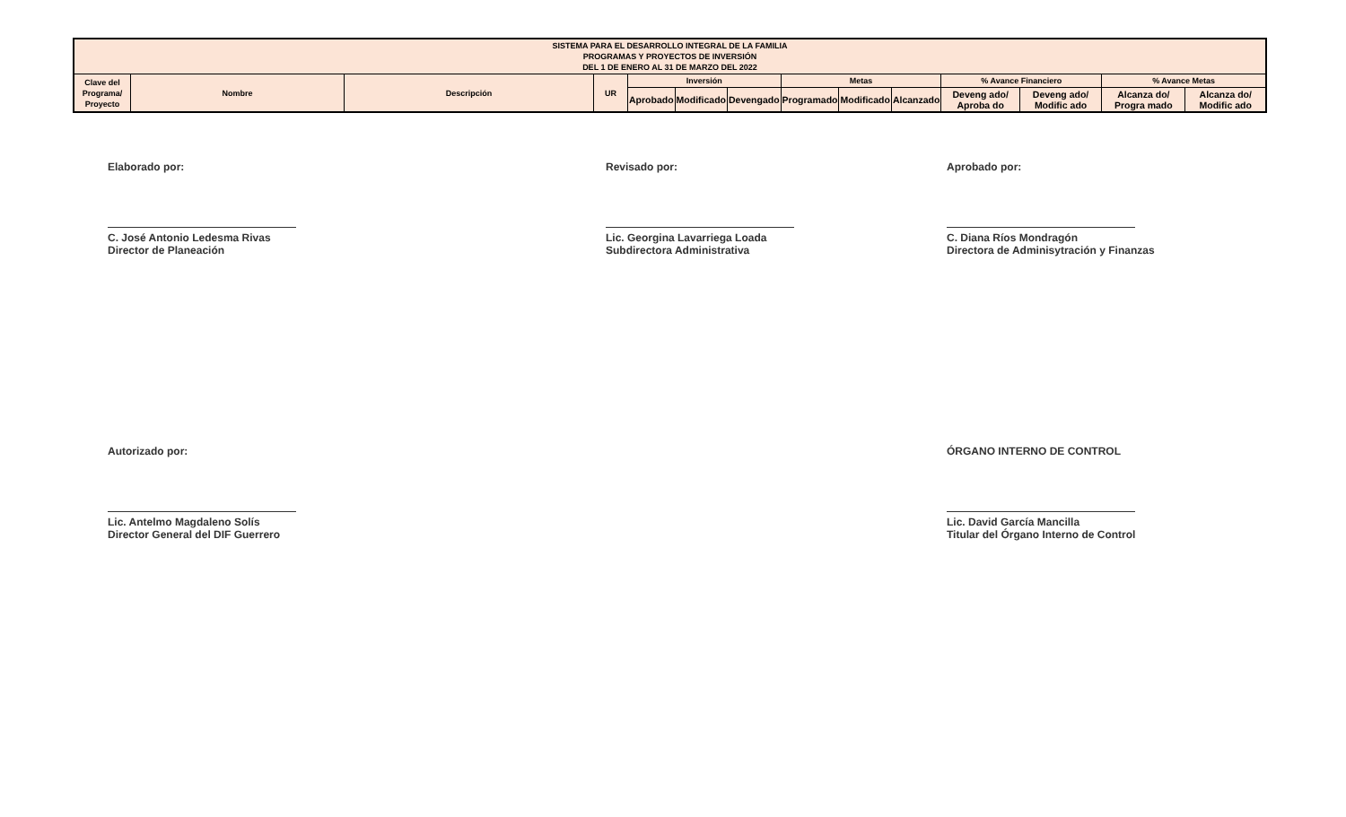| SISTEMA PARA EL DESARROLLO INTEGRAL DE LA FAMILIA PROGRAMAS Y PROYECTOS DE INVERSIÓN DEL 1 DE ENERO AL 31 DE MARZO DEL 2022 | | | | | | | | | | | | | |
| --- | --- | --- | --- | --- | --- | --- | --- | --- | --- | --- | --- | --- | --- |
| Clave del Programa/ Proyecto | Nombre | Descripción | UR | Inversión | | | Metas | | | % Avance Financiero | | % Avance Metas | |
| | | | | Aprobado | Modificado | Devengado | Programado | Modificado | Alcanzado | Deveng ado/ Aproba do | Deveng ado/ Modific ado | Alcanza do/ Progra mado | Alcanza do/ Modific ado |
Elaborado por:
C. José Antonio Ledesma Rivas
Director de Planeación
Revisado por:
Lic. Georgina Lavarriega Loada
Subdirectora Administrativa
Aprobado por:
C. Diana Ríos Mondragón
Directora de Adminisytración y Finanzas
Autorizado por:
Lic. Antelmo Magdaleno Solís
Director General del DIF Guerrero
ÓRGANO INTERNO DE CONTROL
Lic. David García Mancilla
Titular del Órgano Interno de Control